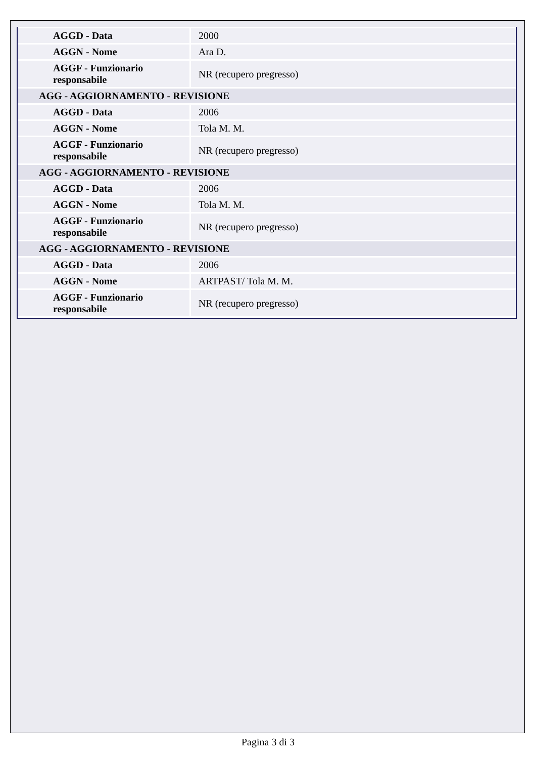| AGGD - Data | 2000 |
| AGGN - Nome | Ara D. |
| AGGF - Funzionario responsabile | NR (recupero pregresso) |
| AGG - AGGIORNAMENTO - REVISIONE | |
| AGGD - Data | 2006 |
| AGGN - Nome | Tola M. M. |
| AGGF - Funzionario responsabile | NR (recupero pregresso) |
| AGG - AGGIORNAMENTO - REVISIONE | |
| AGGD - Data | 2006 |
| AGGN - Nome | Tola M. M. |
| AGGF - Funzionario responsabile | NR (recupero pregresso) |
| AGG - AGGIORNAMENTO - REVISIONE | |
| AGGD - Data | 2006 |
| AGGN - Nome | ARTPAST/ Tola M. M. |
| AGGF - Funzionario responsabile | NR (recupero pregresso) |
Pagina 3 di 3